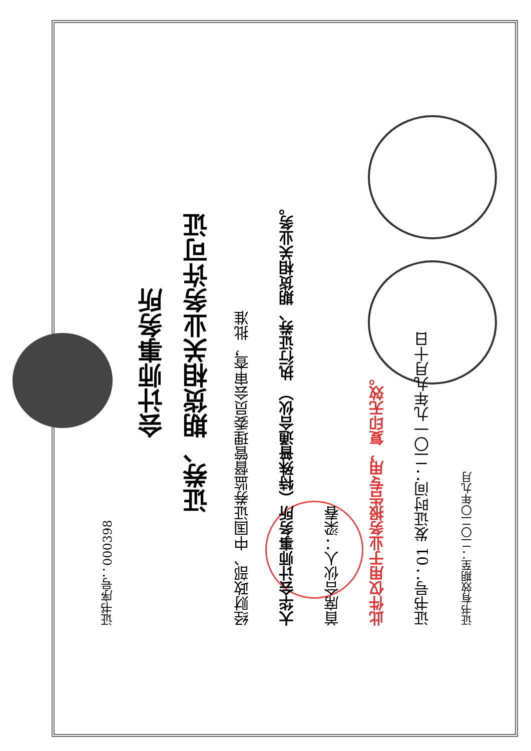证书序号：000398
会计师事务所
证券、期货相关业务许可证
经财政部、中国证券监督管理委员会审查，批准
大华会计师事务所（特殊普通合伙） 执行证券、期货相关业务。
首席合伙人：梁春
此件仅用于业务报告专用，复印无效。
证书号：01 发证时间：二〇一九年九月十日
证书有效期至：二〇二〇年九月